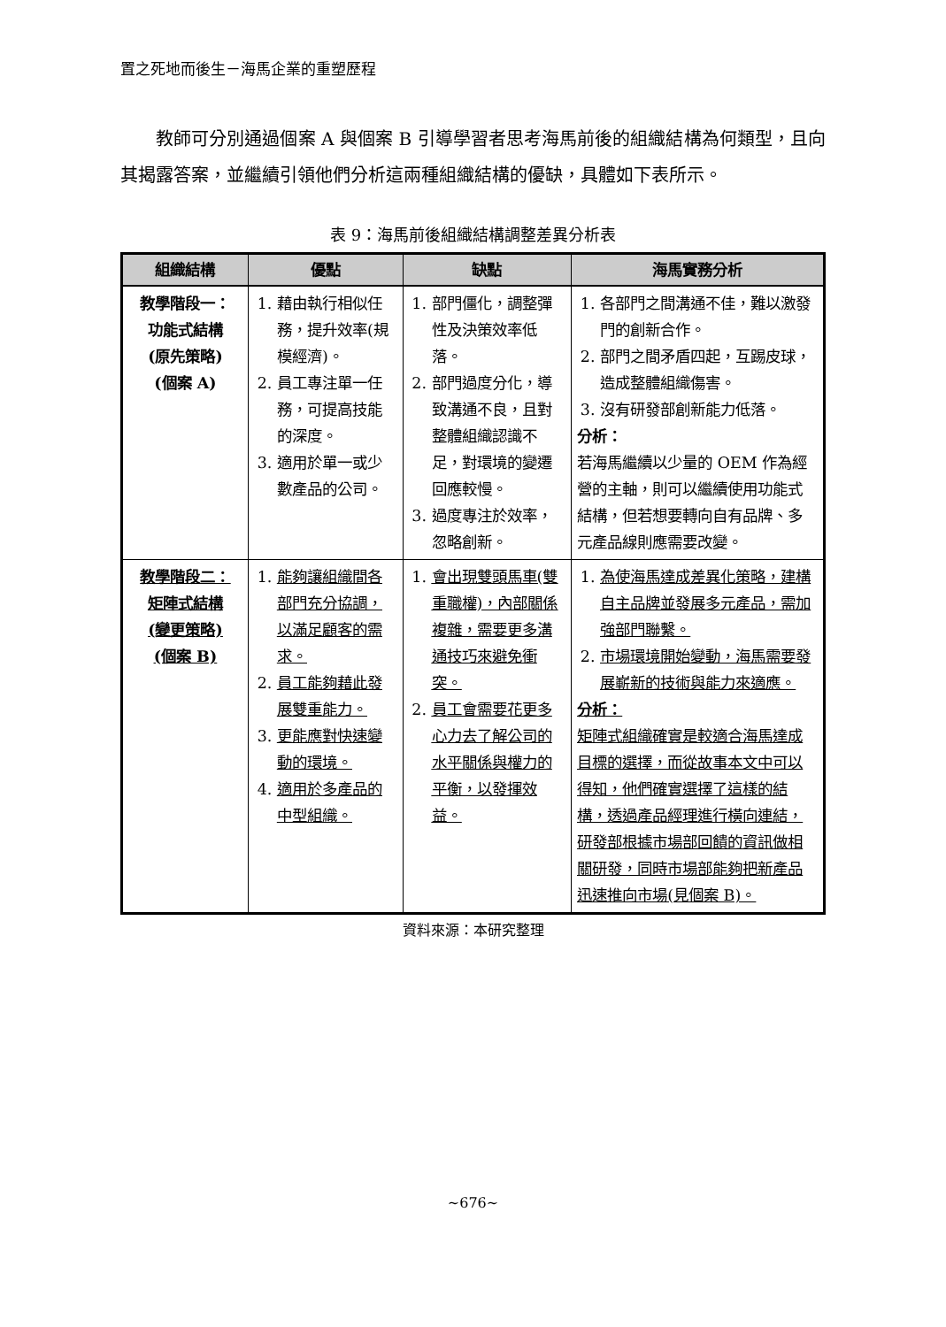置之死地而後生－海馬企業的重塑歷程
教師可分別通過個案 A 與個案 B 引導學習者思考海馬前後的組織結構為何類型，且向其揭露答案，並繼續引領他們分析這兩種組織結構的優缺，具體如下表所示。
表 9：海馬前後組織結構調整差異分析表
| 組織結構 | 優點 | 缺點 | 海馬實務分析 |
| --- | --- | --- | --- |
| 教學階段一： 功能式結構 (原先策略) (個案 A) | 1. 藉由執行相似任務，提升效率(規模經濟)。 2. 員工專注單一任務，可提高技能的深度。 3. 適用於單一或少數產品的公司。 | 1. 部門僵化，調整彈性及決策效率低落。 2. 部門過度分化，導致溝通不良，且對整體組織認識不足，對環境的變遷回應較慢。 3. 過度專注於效率，忽略創新。 | 1. 各部門之間溝通不佳，難以激發門的創新合作。 2. 部門之間矛盾四起，互踢皮球，造成整體組織傷害。 3. 沒有研發部創新能力低落。 分析： 若海馬繼續以少量的 OEM 作為經營的主軸，則可以繼續使用功能式結構，但若想要轉向自有品牌、多元產品線則應需要改變。 |
| 教學階段二： 矩陣式結構 (變更策略) (個案 B) | 1. 能夠讓組織間各部門充分協調，以滿足顧客的需求。 2. 員工能夠藉此發展雙重能力。 3. 更能應對快速變動的環境。 4. 適用於多產品的中型組織。 | 1. 會出現雙頭馬車(雙重職權)，內部關係複雜，需要更多溝通技巧來避免衝突。 2. 員工會需要花更多心力去了解公司的水平關係與權力的平衡，以發揮效益。 | 1. 為使海馬達成差異化策略，建構自主品牌並發展多元產品，需加強部門聯繫。 2. 市場環境開始變動，海馬需要發展嶄新的技術與能力來適應。 分析： 矩陣式組織確實是較適合海馬達成目標的選擇，而從故事本文中可以得知，他們確實選擇了這樣的結構，透過產品經理進行橫向連結，研發部根據市場部回饋的資訊做相關研發，同時市場部能夠把新產品迅速推向市場(見個案 B)。 |
資料來源：本研究整理
~676~